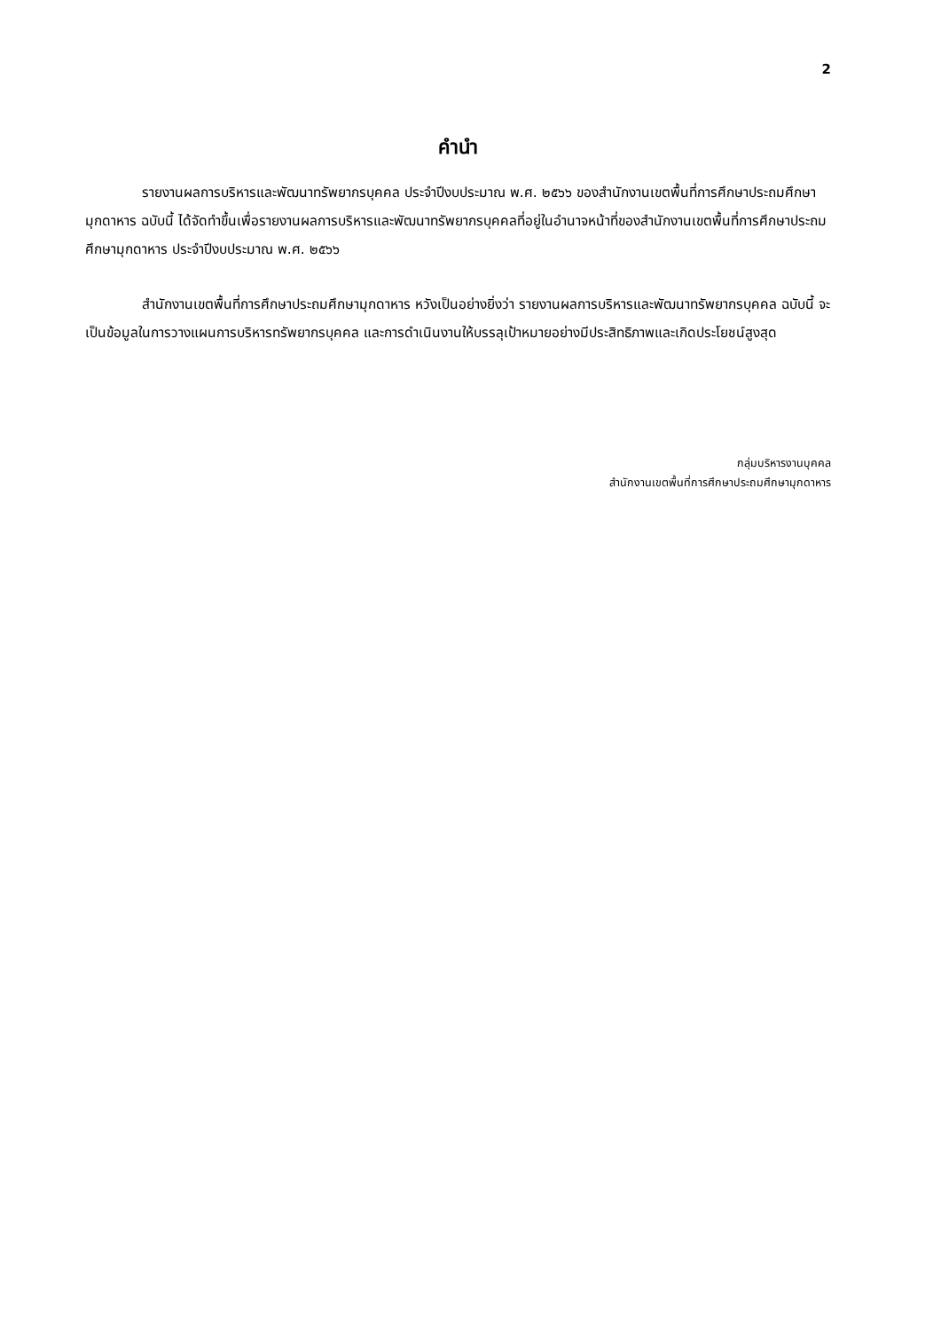2
คำนำ
รายงานผลการบริหารและพัฒนาทรัพยากรบุคคล ประจำปีงบประมาณ พ.ศ. ๒๕๖๖ ของสำนักงานเขตพื้นที่การศึกษาประถมศึกษามุกดาหาร ฉบับนี้ ได้จัดทำขึ้นเพื่อรายงานผลการบริหารและพัฒนาทรัพยากรบุคคลที่อยู่ในอำนาจหน้าที่ของสำนักงานเขตพื้นที่การศึกษาประถมศึกษามุกดาหาร ประจำปีงบประมาณ พ.ศ. ๒๕๖๖
สำนักงานเขตพื้นที่การศึกษาประถมศึกษามุกดาหาร หวังเป็นอย่างยิ่งว่า รายงานผลการบริหารและพัฒนาทรัพยากรบุคคล ฉบับนี้ จะเป็นข้อมูลในการวางแผนการบริหารทรัพยากรบุคคล และการดำเนินงานให้บรรลุเป้าหมายอย่างมีประสิทธิภาพและเกิดประโยชน์สูงสุด
กลุ่มบริหารงานบุคคล
สำนักงานเขตพื้นที่การศึกษาประถมศึกษามุกดาหาร